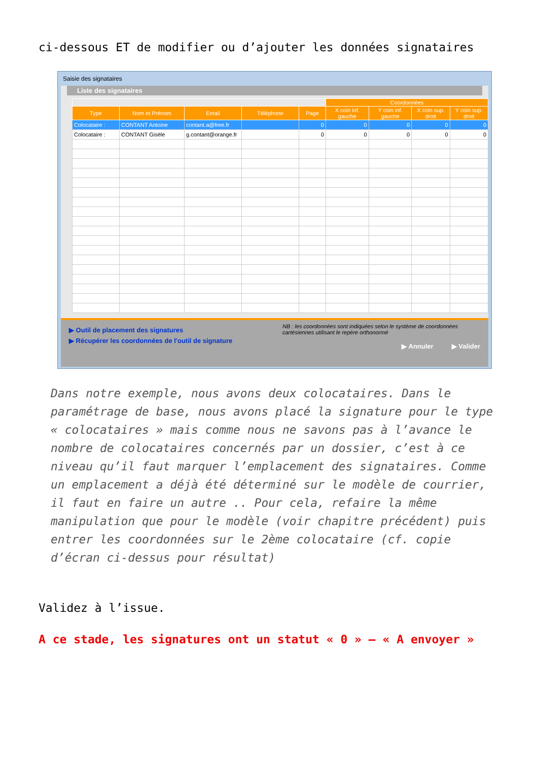ci-dessous ET de modifier ou d’ajouter les données signataires
Saisie des signataires
Liste des signataires
| | | | | | Coordonnées | | | |
| --- | --- | --- | --- | --- | --- | --- | --- | --- |
| Type | Nom et Prénom | Email | Téléphone | Page | X coin inf. gauche | Y coin inf. gauche | X coin sup. droit | Y coin sup. droit |
| Colocataire : | CONTANT Antoine | contant.a@free.fr | | 0 | 0 | 0 | 0 | 0 |
| Colocataire : | CONTANT Gisèle | g.contant@orange.fr | | 0 | 0 | 0 | 0 | 0 |
▶ Outil de placement des signatures
▶ Récupérer les coordonnées de l'outil de signature
NB : les coordonnées sont indiquées selon le système de coordonnées cartésiennes utilisant le repère orthonormé
▶ Annuler ▶ Valider
Dans notre exemple, nous avons deux colocataires. Dans le paramétrage de base, nous avons placé la signature pour le type « colocataires » mais comme nous ne savons pas à l’avance le nombre de colocataires concernés par un dossier, c’est à ce niveau qu’il faut marquer l’emplacement des signataires. Comme un emplacement a déjà été déterminé sur le modèle de courrier, il faut en faire un autre .. Pour cela, refaire la même manipulation que pour le modèle (voir chapitre précédent) puis entrer les coordonnées sur le 2ème colocataire (cf. copie d’écran ci-dessus pour résultat)
Validez à l’issue.
A ce stade, les signatures ont un statut « 0 » – « A envoyer »